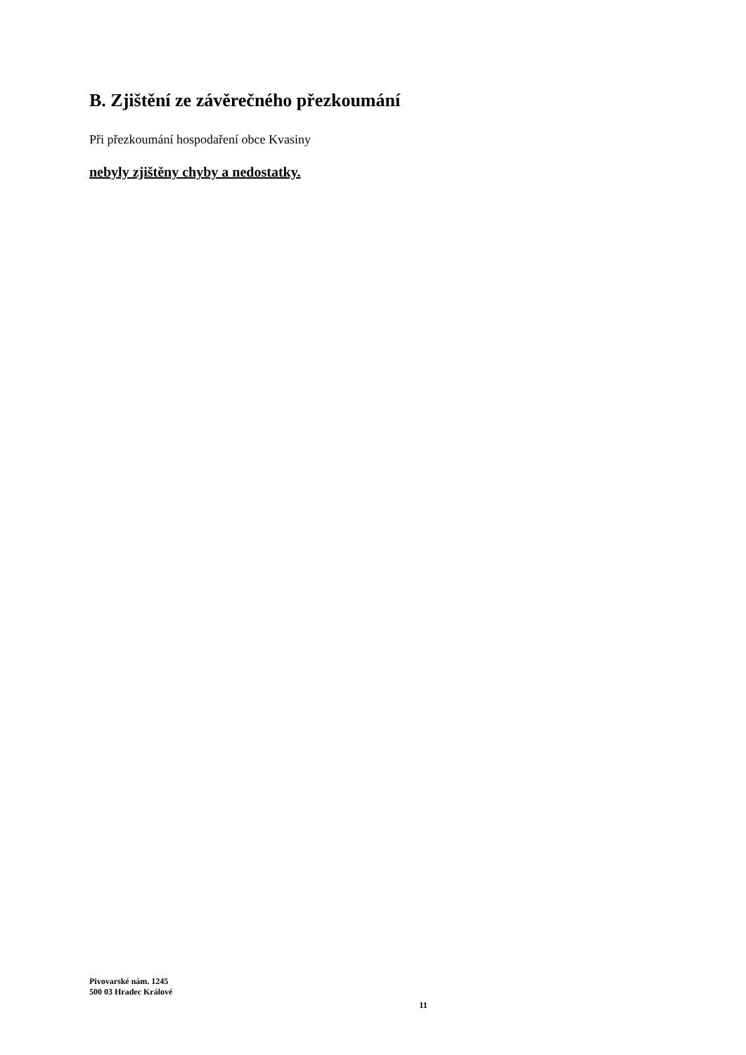B. Zjištění ze závěrečného přezkoumání
Při přezkoumání hospodaření obce Kvasiny
nebyly zjištěny chyby a nedostatky.
Pivovarské nám. 1245
500 03 Hradec Králové
11